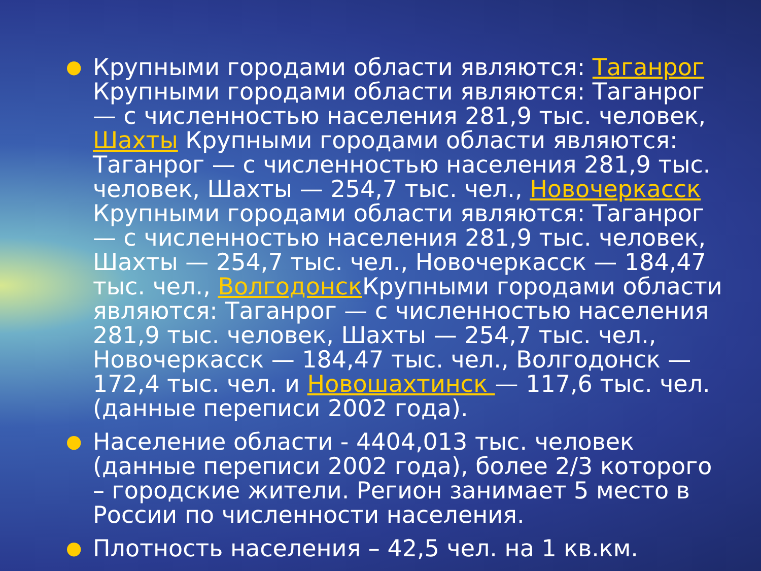● Крупными городами области являются: Таганрог Крупными городами области являются: Таганрог — с численностью населения 281,9 тыс. человек, Шахты Крупными городами области являются: Таганрог — с численностью населения 281,9 тыс. человек, Шахты — 254,7 тыс. чел., Новочеркасск Крупными городами области являются: Таганрог — с численностью населения 281,9 тыс. человек, Шахты — 254,7 тыс. чел., Новочеркасск — 184,47 тыс. чел., Волгодонск Крупными городами области являются: Таганрог — с численностью населения 281,9 тыс. человек, Шахты — 254,7 тыс. чел., Новочеркасск — 184,47 тыс. чел., Волгодонск — 172,4 тыс. чел. и Новошахтинск — 117,6 тыс. чел. (данные переписи 2002 года).
● Население области - 4404,013 тыс. человек (данные переписи 2002 года), более 2/3 которого – городские жители. Регион занимает 5 место в России по численности населения.
● Плотность населения – 42,5 чел. на 1 кв.км.